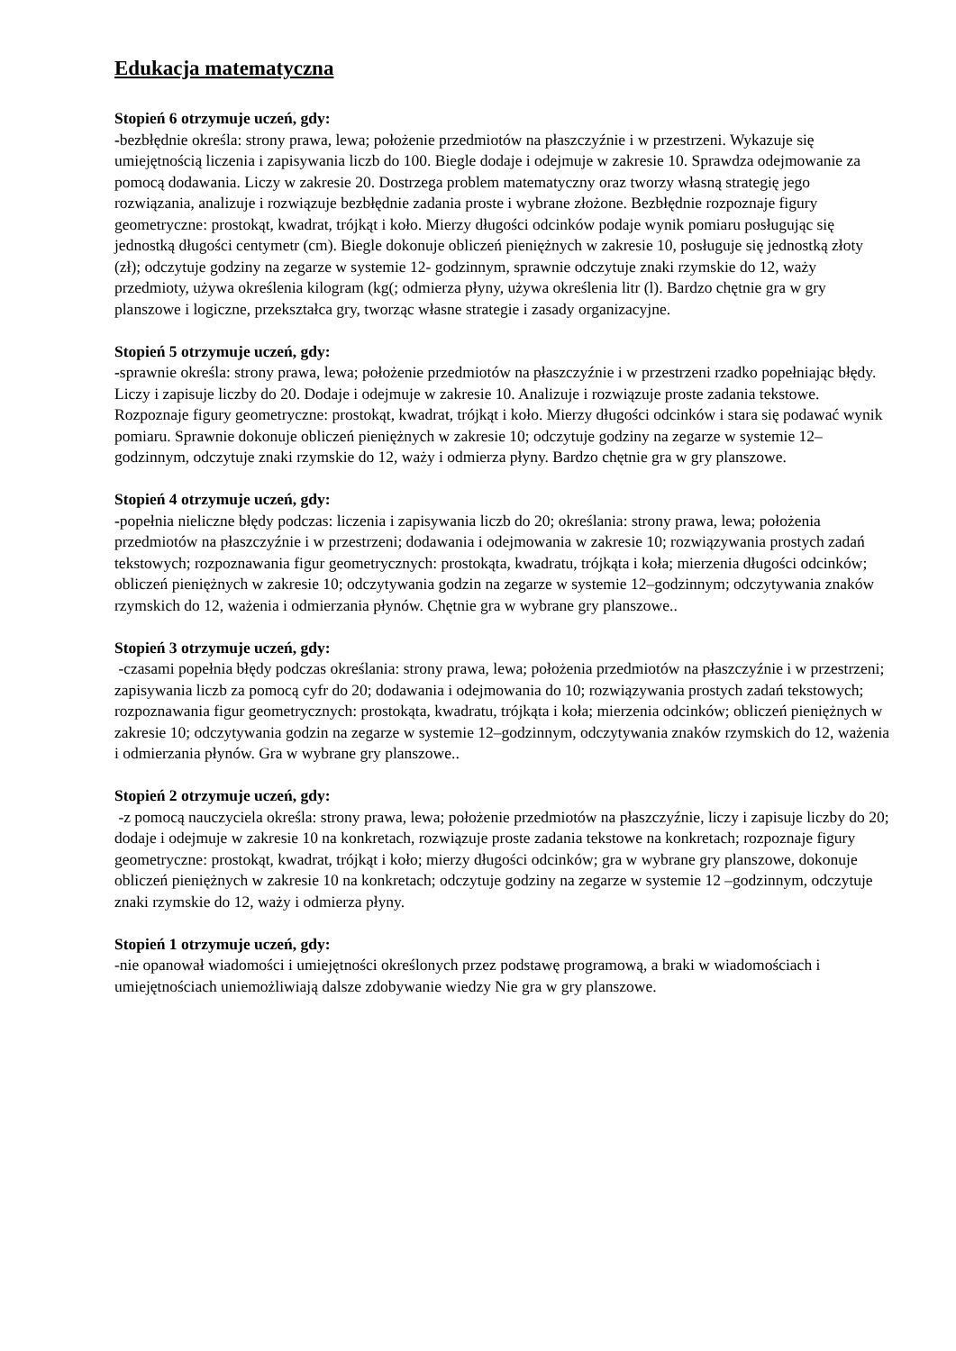Edukacja matematyczna
Stopień 6 otrzymuje uczeń, gdy:
-bezbłędnie określa: strony prawa, lewa; położenie przedmiotów na płaszczyźnie i w przestrzeni. Wykazuje się umiejętnością liczenia i zapisywania liczb do 100. Biegle dodaje i odejmuje w zakresie 10. Sprawdza odejmowanie za pomocą dodawania. Liczy w zakresie 20. Dostrzega problem matematyczny oraz tworzy własną strategię jego rozwiązania, analizuje i rozwiązuje bezbłędnie zadania proste i wybrane złożone. Bezbłędnie rozpoznaje figury geometryczne: prostokąt, kwadrat, trójkąt i koło. Mierzy długości odcinków podaje wynik pomiaru posługując się jednostką długości centymetr (cm). Biegle dokonuje obliczeń pieniężnych w zakresie 10, posługuje się jednostką złoty (zł); odczytuje godziny na zegarze w systemie 12- godzinnym, sprawnie odczytuje znaki rzymskie do 12, waży przedmioty, używa określenia kilogram (kg(; odmierza płyny, używa określenia litr (l). Bardzo chętnie gra w gry planszowe i logiczne, przekształca gry, tworząc własne strategie i zasady organizacyjne.
Stopień 5 otrzymuje uczeń, gdy:
-sprawnie określa: strony prawa, lewa; położenie przedmiotów na płaszczyźnie i w przestrzeni rzadko popełniając błędy. Liczy i zapisuje liczby do 20. Dodaje i odejmuje w zakresie 10. Analizuje i rozwiązuje proste zadania tekstowe. Rozpoznaje figury geometryczne: prostokąt, kwadrat, trójkąt i koło. Mierzy długości odcinków i stara się podawać wynik pomiaru. Sprawnie dokonuje obliczeń pieniężnych w zakresie 10; odczytuje godziny na zegarze w systemie 12–godzinnym, odczytuje znaki rzymskie do 12, waży i odmierza płyny. Bardzo chętnie gra w gry planszowe.
Stopień 4 otrzymuje uczeń, gdy:
-popełnia nieliczne błędy podczas: liczenia i zapisywania liczb do 20; określania: strony prawa, lewa; położenia przedmiotów na płaszczyźnie i w przestrzeni; dodawania i odejmowania w zakresie 10; rozwiązywania prostych zadań tekstowych; rozpoznawania figur geometrycznych: prostokąta, kwadratu, trójkąta i koła; mierzenia długości odcinków; obliczeń pieniężnych w zakresie 10; odczytywania godzin na zegarze w systemie 12–godzinnym; odczytywania znaków rzymskich do 12, ważenia i odmierzania płynów. Chętnie gra w wybrane gry planszowe..
Stopień 3 otrzymuje uczeń, gdy:
-czasami popełnia błędy podczas określania: strony prawa, lewa; położenia przedmiotów na płaszczyźnie i w przestrzeni; zapisywania liczb za pomocą cyfr do 20; dodawania i odejmowania do 10; rozwiązywania prostych zadań tekstowych; rozpoznawania figur geometrycznych: prostokąta, kwadratu, trójkąta i koła; mierzenia odcinków; obliczeń pieniężnych w zakresie 10; odczytywania godzin na zegarze w systemie 12–godzinnym, odczytywania znaków rzymskich do 12, ważenia i odmierzania płynów. Gra w wybrane gry planszowe..
Stopień 2 otrzymuje uczeń, gdy:
-z pomocą nauczyciela określa: strony prawa, lewa; położenie przedmiotów na płaszczyźnie, liczy i zapisuje liczby do 20; dodaje i odejmuje w zakresie 10 na konkretach, rozwiązuje proste zadania tekstowe na konkretach; rozpoznaje figury geometryczne: prostokąt, kwadrat, trójkąt i koło; mierzy długości odcinków; gra w wybrane gry planszowe, dokonuje obliczeń pieniężnych w zakresie 10 na konkretach; odczytuje godziny na zegarze w systemie 12 –godzinnym, odczytuje znaki rzymskie do 12, waży i odmierza płyny.
Stopień 1 otrzymuje uczeń, gdy:
-nie opanował wiadomości i umiejętności określonych przez podstawę programową, a braki w wiadomościach i umiejętnościach uniemożliwiają dalsze zdobywanie wiedzy Nie gra w gry planszowe.